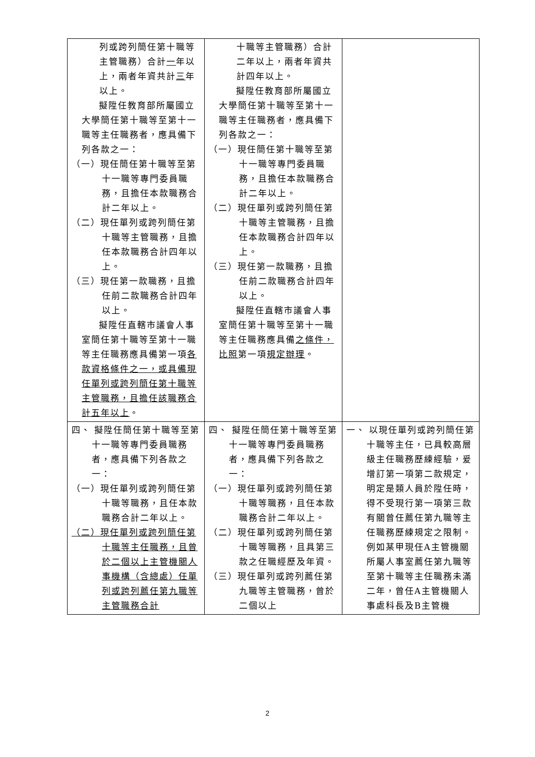| 列或跨列簡任第十職等主管職務）合計 一 年以上，兩者年資共計 三 年以上。 擬陞任教育部所屬國立大學簡任第十職等至第十一職等主任職務者，應具備下列各款之一： （一）現任簡任第十職等至第十一職等專門委員職務，且擔任本款職務合計二年以上。 （二）現任單列或跨列簡任第十職等主管職務，且擔任本款職務合計四年以上。 （三）現任第一款職務，且擔任前二款職務合計四年以上。 擬陞任直轄市議會人事室簡任第十職等至第十一職等主任職務應具備第一項 各款資格條件之一，或具備現任單列或跨列簡任第十職等主管職務，且擔任該職務合計五年以上 。 | 十職等主管職務）合計二年以上，兩者年資共計四年以上。 擬陞任教育部所屬國立大學簡任第十職等至第十一職等主任職務者，應具備下列各款之一： （一）現任簡任第十職等至第十一職等專門委員職務，且擔任本款職務合計二年以上。 （二）現任單列或跨列簡任第十職等主管職務，且擔任本款職務合計四年以上。 （三）現任第一款職務，且擔任前二款職務合計四年以上。 擬陞任直轄市議會人事室簡任第十職等至第十一職等主任職務應具備 之條件，比照 第一項 規定辦理 。 | |
| 四、 擬陞任簡任第十職等至第十一職等專門委員職務者，應具備下列各款之一： （一）現任單列或跨列簡任第十職等職務，且任本款職務合計二年以上。 （二）現任單列或跨列簡任第十職等主任職務，且曾於二個以上主管機關人事機構（含總處）任單列或跨列薦任第九職等主管職務合計 | 四、 擬陞任簡任第十職等至第十一職等專門委員職務者，應具備下列各款之一： （一）現任單列或跨列簡任第十職等職務，且任本款職務合計二年以上。 （二）現任單列或跨列簡任第十職等職務，且具第三款之任職經歷及年資。 （三）現任單列或跨列薦任第九職等主管職務，曾於二個以上 | 一、 以現任單列或跨列簡任第十職等主任，已具較高層級主任職務歷練經驗，爰增訂第一項第二款規定，明定是類人員於陞任時，得不受現行第一項第三款有關曾任薦任第九職等主任職務歷練規定之限制。例如某甲現任A主管機關所屬人事室薦任第九職等至第十職等主任職務未滿二年，曾任A主管機關人事處科長及B主管機 |
2